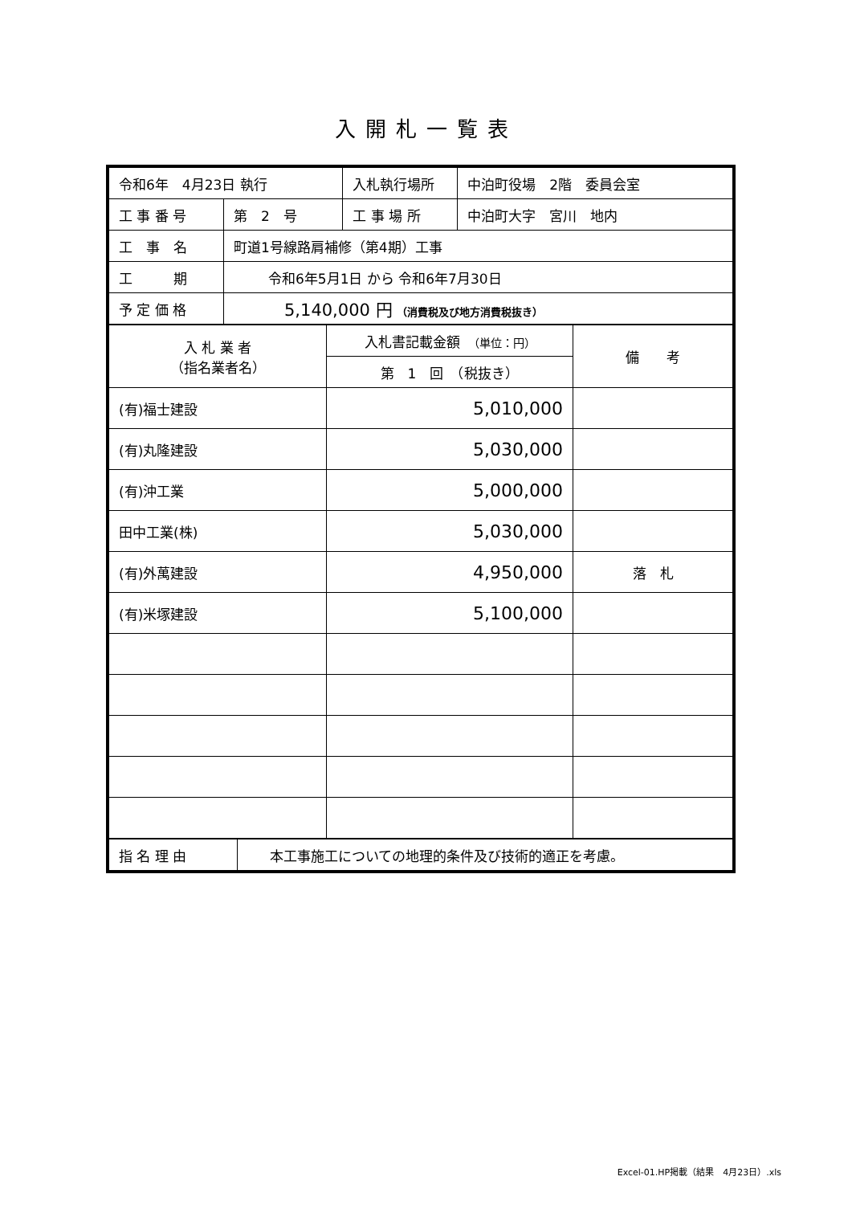入開札一覧表
| 令和6年 4月23日 執行 | | 入札執行場所 | 中泊町役場 2階 委員会室 |
| 工 事 番 号 | 第 2 号 | 工 事 場 所 | 中泊町大字 宮川 地内 |
| 工 事 名 | 町道1号線路肩補修（第4期）工事 | | |
| 工 期 | 令和6年5月1日 から 令和6年7月30日 | | |
| 予 定 価 格 | 5,140,000 円 （消費税及び地方消費税抜き） | | |
| 入 札 業 者 （指名業者名） | 入札書記載金額 （単位：円） | 備 考 |
| | 第 1 回 （税抜き） | |
| (有)福士建設 | 5,010,000 | |
| (有)丸隆建設 | 5,030,000 | |
| (有)沖工業 | 5,000,000 | |
| 田中工業(株) | 5,030,000 | |
| (有)外萬建設 | 4,950,000 | 落 札 |
| (有)米塚建設 | 5,100,000 | |
| 指 名 理 由 | 本工事施工についての地理的条件及び技術的適正を考慮。 |
Excel-01.HP掲載（結果　4月23日）.xls